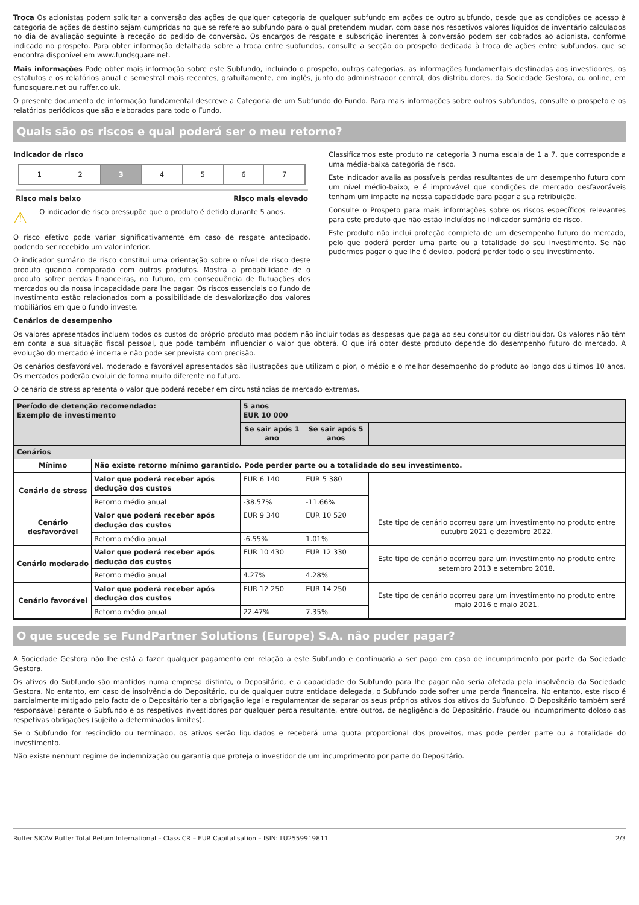Troca Os acionistas podem solicitar a conversão das ações de qualquer categoria de qualquer subfundo em ações de outro subfundo, desde que as condições de acesso à categoria de ações de destino sejam cumpridas no que se refere ao subfundo para o qual pretendem mudar, com base nos respetivos valores líquidos de inventário calculados no dia de avaliação seguinte à receção do pedido de conversão. Os encargos de resgate e subscrição inerentes à conversão podem ser cobrados ao acionista, conforme indicado no prospeto. Para obter informação detalhada sobre a troca entre subfundos, consulte a secção do prospeto dedicada à troca de ações entre subfundos, que se encontra disponível em www.fundsquare.net.
Mais informações Pode obter mais informação sobre este Subfundo, incluindo o prospeto, outras categorias, as informações fundamentais destinadas aos investidores, os estatutos e os relatórios anual e semestral mais recentes, gratuitamente, em inglês, junto do administrador central, dos distribuidores, da Sociedade Gestora, ou online, em fundsquare.net ou ruffer.co.uk.
O presente documento de informação fundamental descreve a Categoria de um Subfundo do Fundo. Para mais informações sobre outros subfundos, consulte o prospeto e os relatórios periódicos que são elaborados para todo o Fundo.
Quais são os riscos e qual poderá ser o meu retorno?
Indicador de risco
1 2 3 4 5 6 7
Risco mais baixo Risco mais elevado
⚠ O indicador de risco pressupõe que o produto é detido durante 5 anos.
O risco efetivo pode variar significativamente em caso de resgate antecipado, podendo ser recebido um valor inferior.
O indicador sumário de risco constitui uma orientação sobre o nível de risco deste produto quando comparado com outros produtos. Mostra a probabilidade de o produto sofrer perdas financeiras, no futuro, em consequência de flutuações dos mercados ou da nossa incapacidade para lhe pagar. Os riscos essenciais do fundo de investimento estão relacionados com a possibilidade de desvalorização dos valores mobiliários em que o fundo investe.
Classificamos este produto na categoria 3 numa escala de 1 a 7, que corresponde a uma média-baixa categoria de risco.
Este indicador avalia as possíveis perdas resultantes de um desempenho futuro com um nível médio-baixo, e é improvável que condições de mercado desfavoráveis tenham um impacto na nossa capacidade para pagar a sua retribuição.
Consulte o Prospeto para mais informações sobre os riscos específicos relevantes para este produto que não estão incluídos no indicador sumário de risco.
Este produto não inclui proteção completa de um desempenho futuro do mercado, pelo que poderá perder uma parte ou a totalidade do seu investimento. Se não pudermos pagar o que lhe é devido, poderá perder todo o seu investimento.
Cenários de desempenho
Os valores apresentados incluem todos os custos do próprio produto mas podem não incluir todas as despesas que paga ao seu consultor ou distribuidor. Os valores não têm em conta a sua situação fiscal pessoal, que pode também influenciar o valor que obterá. O que irá obter deste produto depende do desempenho futuro do mercado. A evolução do mercado é incerta e não pode ser prevista com precisão.
Os cenários desfavorável, moderado e favorável apresentados são ilustrações que utilizam o pior, o médio e o melhor desempenho do produto ao longo dos últimos 10 anos. Os mercados poderão evoluir de forma muito diferente no futuro.
O cenário de stress apresenta o valor que poderá receber em circunstâncias de mercado extremas.
| Período de detenção recomendado: Exemplo de investimento | | 5 anos EUR 10 000 | | |
| | | Se sair após 1 ano | Se sair após 5 anos | |
| Cenários | | | | |
| Mínimo | Não existe retorno mínimo garantido. Pode perder parte ou a totalidade do seu investimento. | | | |
| Cenário de stress | Valor que poderá receber após dedução dos custos | EUR 6 140 | EUR 5 380 | |
| | Retorno médio anual | -38.57% | -11.66% | |
| Cenário desfavorável | Valor que poderá receber após dedução dos custos | EUR 9 340 | EUR 10 520 | Este tipo de cenário ocorreu para um investimento no produto entre outubro 2021 e dezembro 2022. |
| | Retorno médio anual | -6.55% | 1.01% | |
| Cenário moderado | Valor que poderá receber após dedução dos custos | EUR 10 430 | EUR 12 330 | Este tipo de cenário ocorreu para um investimento no produto entre setembro 2013 e setembro 2018. |
| | Retorno médio anual | 4.27% | 4.28% | |
| Cenário favorável | Valor que poderá receber após dedução dos custos | EUR 12 250 | EUR 14 250 | Este tipo de cenário ocorreu para um investimento no produto entre maio 2016 e maio 2021. |
| | Retorno médio anual | 22.47% | 7.35% | |
O que sucede se FundPartner Solutions (Europe) S.A. não puder pagar?
A Sociedade Gestora não lhe está a fazer qualquer pagamento em relação a este Subfundo e continuaria a ser pago em caso de incumprimento por parte da Sociedade Gestora.
Os ativos do Subfundo são mantidos numa empresa distinta, o Depositário, e a capacidade do Subfundo para lhe pagar não seria afetada pela insolvência da Sociedade Gestora. No entanto, em caso de insolvência do Depositário, ou de qualquer outra entidade delegada, o Subfundo pode sofrer uma perda financeira. No entanto, este risco é parcialmente mitigado pelo facto de o Depositário ter a obrigação legal e regulamentar de separar os seus próprios ativos dos ativos do Subfundo. O Depositário também será responsável perante o Subfundo e os respetivos investidores por qualquer perda resultante, entre outros, de negligência do Depositário, fraude ou incumprimento doloso das respetivas obrigações (sujeito a determinados limites).
Se o Subfundo for rescindido ou terminado, os ativos serão liquidados e receberá uma quota proporcional dos proveitos, mas pode perder parte ou a totalidade do investimento.
Não existe nenhum regime de indemnização ou garantia que proteja o investidor de um incumprimento por parte do Depositário.
Ruffer SICAV Ruffer Total Return International – Class CR – EUR Capitalisation – ISIN: LU2559919811 2/3